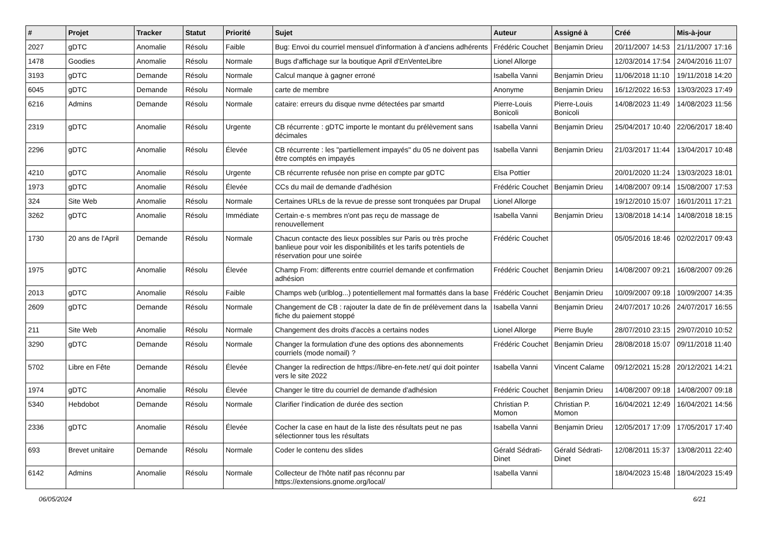| # | Projet | Tracker | Statut | Priorité | Sujet | Auteur | Assigné à | Créé | Mis-à-jour |
| --- | --- | --- | --- | --- | --- | --- | --- | --- | --- |
| 2027 | gDTC | Anomalie | Résolu | Faible | Bug: Envoi du courriel mensuel d'information à d'anciens adhérents | Frédéric Couchet | Benjamin Drieu | 20/11/2007 14:53 | 21/11/2007 17:16 |
| 1478 | Goodies | Anomalie | Résolu | Normale | Bugs d'affichage sur la boutique April d'EnVenteLibre | Lionel Allorge | | 12/03/2014 17:54 | 24/04/2016 11:07 |
| 3193 | gDTC | Demande | Résolu | Normale | Calcul manque à gagner erroné | Isabella Vanni | Benjamin Drieu | 11/06/2018 11:10 | 19/11/2018 14:20 |
| 6045 | gDTC | Demande | Résolu | Normale | carte de membre | Anonyme | Benjamin Drieu | 16/12/2022 16:53 | 13/03/2023 17:49 |
| 6216 | Admins | Demande | Résolu | Normale | cataire: erreurs du disque nvme détectées par smartd | Pierre-Louis Bonicoli | Pierre-Louis Bonicoli | 14/08/2023 11:49 | 14/08/2023 11:56 |
| 2319 | gDTC | Anomalie | Résolu | Urgente | CB récurrente : gDTC importe le montant du prélèvement sans décimales | Isabella Vanni | Benjamin Drieu | 25/04/2017 10:40 | 22/06/2017 18:40 |
| 2296 | gDTC | Anomalie | Résolu | Élevée | CB récurrente : les "partiellement impayés" du 05 ne doivent pas être comptés en impayés | Isabella Vanni | Benjamin Drieu | 21/03/2017 11:44 | 13/04/2017 10:48 |
| 4210 | gDTC | Anomalie | Résolu | Urgente | CB récurrente refusée non prise en compte par gDTC | Elsa Pottier | | 20/01/2020 11:24 | 13/03/2023 18:01 |
| 1973 | gDTC | Anomalie | Résolu | Élevée | CCs du mail de demande d'adhésion | Frédéric Couchet | Benjamin Drieu | 14/08/2007 09:14 | 15/08/2007 17:53 |
| 324 | Site Web | Anomalie | Résolu | Normale | Certaines URLs de la revue de presse sont tronquées par Drupal | Lionel Allorge | | 19/12/2010 15:07 | 16/01/2011 17:21 |
| 3262 | gDTC | Anomalie | Résolu | Immédiate | Certain·e·s membres n'ont pas reçu de massage de renouvellement | Isabella Vanni | Benjamin Drieu | 13/08/2018 14:14 | 14/08/2018 18:15 |
| 1730 | 20 ans de l'April | Demande | Résolu | Normale | Chacun contacte des lieux possibles sur Paris ou très proche banlieue pour voir les disponibilités et les tarifs potentiels de réservation pour une soirée | Frédéric Couchet | | 05/05/2016 18:46 | 02/02/2017 09:43 |
| 1975 | gDTC | Anomalie | Résolu | Élevée | Champ From: differents entre courriel demande et confirmation adhésion | Frédéric Couchet | Benjamin Drieu | 14/08/2007 09:21 | 16/08/2007 09:26 |
| 2013 | gDTC | Anomalie | Résolu | Faible | Champs web (urlblog...) potentiellement mal formattés dans la base | Frédéric Couchet | Benjamin Drieu | 10/09/2007 09:18 | 10/09/2007 14:35 |
| 2609 | gDTC | Demande | Résolu | Normale | Changement de CB : rajouter la date de fin de prélèvement dans la fiche du paiement stoppé | Isabella Vanni | Benjamin Drieu | 24/07/2017 10:26 | 24/07/2017 16:55 |
| 211 | Site Web | Anomalie | Résolu | Normale | Changement des droits d'accès a certains nodes | Lionel Allorge | Pierre Buyle | 28/07/2010 23:15 | 29/07/2010 10:52 |
| 3290 | gDTC | Demande | Résolu | Normale | Changer la formulation d'une des options des abonnements courriels (mode nomail) ? | Frédéric Couchet | Benjamin Drieu | 28/08/2018 15:07 | 09/11/2018 11:40 |
| 5702 | Libre en Fête | Demande | Résolu | Élevée | Changer la redirection de https://libre-en-fete.net/ qui doit pointer vers le site 2022 | Isabella Vanni | Vincent Calame | 09/12/2021 15:28 | 20/12/2021 14:21 |
| 1974 | gDTC | Anomalie | Résolu | Élevée | Changer le titre du courriel de demande d'adhésion | Frédéric Couchet | Benjamin Drieu | 14/08/2007 09:18 | 14/08/2007 09:18 |
| 5340 | Hebdobot | Demande | Résolu | Normale | Clarifier l'indication de durée des section | Christian P. Momon | Christian P. Momon | 16/04/2021 12:49 | 16/04/2021 14:56 |
| 2336 | gDTC | Anomalie | Résolu | Élevée | Cocher la case en haut de la liste des résultats peut ne pas sélectionner tous les résultats | Isabella Vanni | Benjamin Drieu | 12/05/2017 17:09 | 17/05/2017 17:40 |
| 693 | Brevet unitaire | Demande | Résolu | Normale | Coder le contenu des slides | Gérald Sédrati-Dinet | Gérald Sédrati-Dinet | 12/08/2011 15:37 | 13/08/2011 22:40 |
| 6142 | Admins | Anomalie | Résolu | Normale | Collecteur de l'hôte natif pas réconnu par https://extensions.gnome.org/local/ | Isabella Vanni | | 18/04/2023 15:48 | 18/04/2023 15:49 |
06/05/2024 6/21